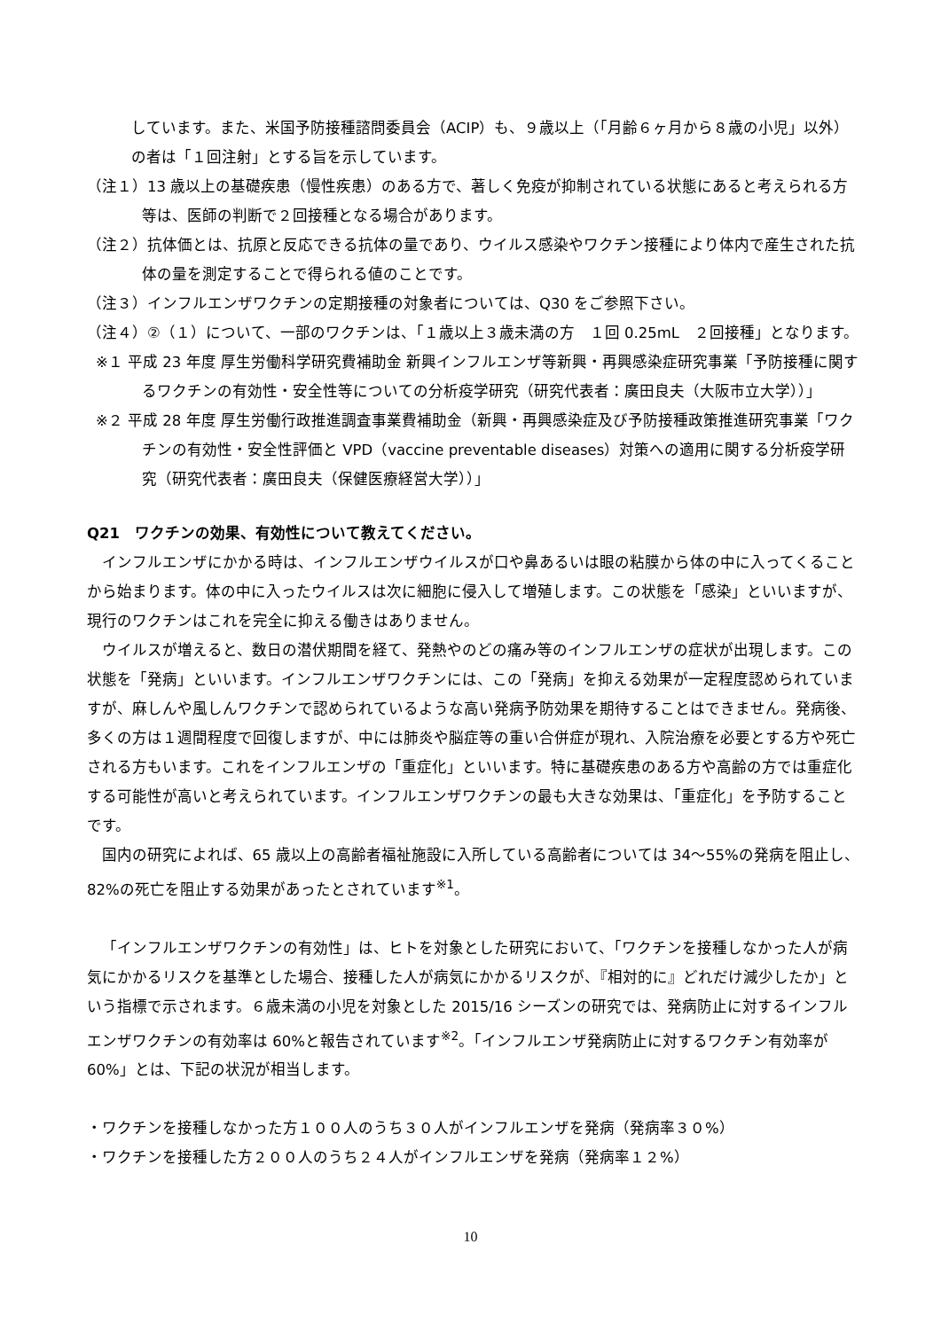しています。また、米国予防接種諮問委員会（ACIP）も、９歳以上（「月齢６ヶ月から８歳の小児」以外）の者は「１回注射」とする旨を示しています。
（注１）13 歳以上の基礎疾患（慢性疾患）のある方で、著しく免疫が抑制されている状態にあると考えられる方等は、医師の判断で２回接種となる場合があります。
（注２）抗体価とは、抗原と反応できる抗体の量であり、ウイルス感染やワクチン接種により体内で産生された抗体の量を測定することで得られる値のことです。
（注３）インフルエンザワクチンの定期接種の対象者については、Q30 をご参照下さい。
（注４）②（１）について、一部のワクチンは、「１歳以上３歳未満の方　１回 0.25mL　２回接種」となります。
※１ 平成 23 年度 厚生労働科学研究費補助金 新興インフルエンザ等新興・再興感染症研究事業「予防接種に関するワクチンの有効性・安全性等についての分析疫学研究（研究代表者：廣田良夫（大阪市立大学））」
※２ 平成 28 年度 厚生労働行政推進調査事業費補助金（新興・再興感染症及び予防接種政策推進研究事業「ワクチンの有効性・安全性評価と VPD（vaccine preventable diseases）対策への適用に関する分析疫学研究（研究代表者：廣田良夫（保健医療経営大学））」
Q21　ワクチンの効果、有効性について教えてください。
インフルエンザにかかる時は、インフルエンザウイルスが口や鼻あるいは眼の粘膜から体の中に入ってくることから始まります。体の中に入ったウイルスは次に細胞に侵入して増殖します。この状態を「感染」といいますが、現行のワクチンはこれを完全に抑える働きはありません。
ウイルスが増えると、数日の潜伏期間を経て、発熱やのどの痛み等のインフルエンザの症状が出現します。この状態を「発病」といいます。インフルエンザワクチンには、この「発病」を抑える効果が一定程度認められていますが、麻しんや風しんワクチンで認められているような高い発病予防効果を期待することはできません。発病後、多くの方は１週間程度で回復しますが、中には肺炎や脳症等の重い合併症が現れ、入院治療を必要とする方や死亡される方もいます。これをインフルエンザの「重症化」といいます。特に基礎疾患のある方や高齢の方では重症化する可能性が高いと考えられています。インフルエンザワクチンの最も大きな効果は、「重症化」を予防することです。
国内の研究によれば、65 歳以上の高齢者福祉施設に入所している高齢者については 34～55%の発病を阻止し、82%の死亡を阻止する効果があったとされています<sup>※1</sup>。
「インフルエンザワクチンの有効性」は、ヒトを対象とした研究において、「ワクチンを接種しなかった人が病気にかかるリスクを基準とした場合、接種した人が病気にかかるリスクが、『相対的に』どれだけ減少したか」という指標で示されます。６歳未満の小児を対象とした 2015/16 シーズンの研究では、発病防止に対するインフルエンザワクチンの有効率は 60%と報告されています<sup>※2</sup>。「インフルエンザ発病防止に対するワクチン有効率が 60%」とは、下記の状況が相当します。
・ワクチンを接種しなかった方１００人のうち３０人がインフルエンザを発病（発病率３０%）
・ワクチンを接種した方２００人のうち２４人がインフルエンザを発病（発病率１２%）
10